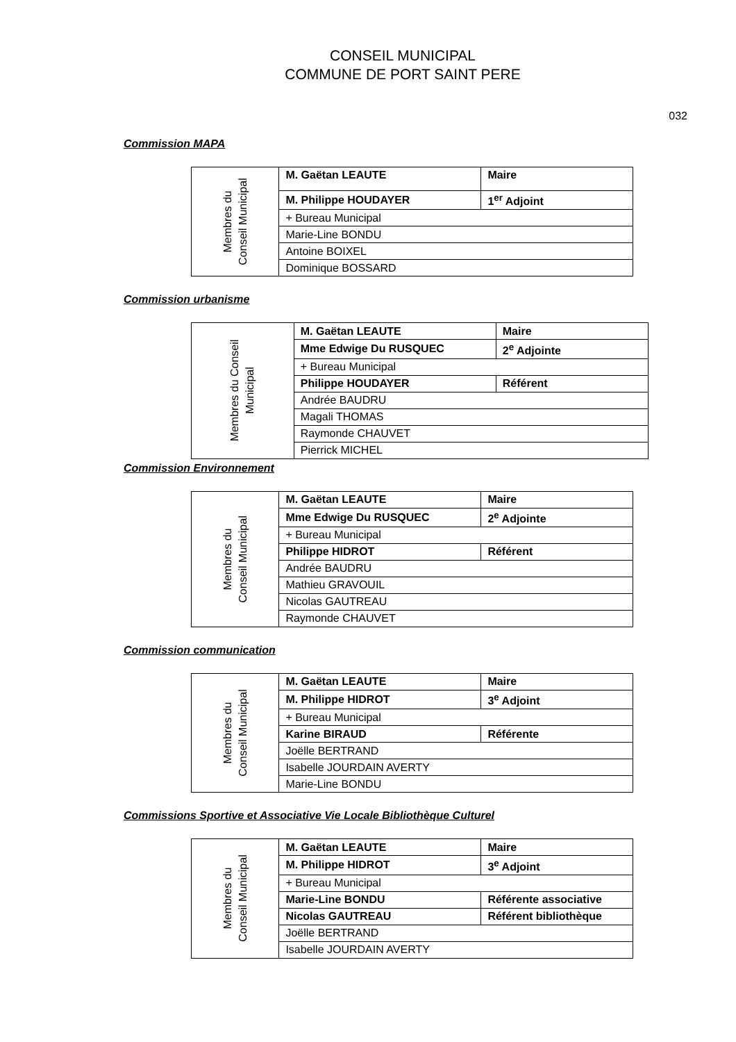CONSEIL MUNICIPAL
COMMUNE DE PORT SAINT PERE
032
Commission MAPA
| Membres du Conseil Municipal | M. Gaëtan LEAUTE | Maire |
| | M. Philippe HOUDAYER | 1<sup>er</sup> Adjoint |
| | + Bureau Municipal | |
| | Marie-Line BONDU | |
| | Antoine BOIXEL | |
| | Dominique BOSSARD | |
Commission urbanisme
| Membres du Conseil Municipal | M. Gaëtan LEAUTE | Maire |
| | Mme Edwige Du RUSQUEC | 2<sup>e</sup> Adjointe |
| | + Bureau Municipal | |
| | Philippe HOUDAYER | Référent |
| | Andrée BAUDRU | |
| | Magali THOMAS | |
| | Raymonde CHAUVET | |
| | Pierrick MICHEL | |
Commission Environnement
| Membres du Conseil Municipal | M. Gaëtan LEAUTE | Maire |
| | Mme Edwige Du RUSQUEC | 2<sup>e</sup> Adjointe |
| | + Bureau Municipal | |
| | Philippe HIDROT | Référent |
| | Andrée BAUDRU | |
| | Mathieu GRAVOUIL | |
| | Nicolas GAUTREAU | |
| | Raymonde CHAUVET | |
Commission communication
| Membres du Conseil Municipal | M. Gaëtan LEAUTE | Maire |
| | M. Philippe HIDROT | 3<sup>e</sup> Adjoint |
| | + Bureau Municipal | |
| | Karine BIRAUD | Référente |
| | Joëlle BERTRAND | |
| | Isabelle JOURDAIN AVERTY | |
| | Marie-Line BONDU | |
Commissions Sportive et Associative Vie Locale Bibliothèque Culturel
| Membres du Conseil Municipal | M. Gaëtan LEAUTE | Maire |
| | M. Philippe HIDROT | 3<sup>e</sup> Adjoint |
| | + Bureau Municipal | |
| | Marie-Line BONDU | Référente associative |
| | Nicolas GAUTREAU | Référent bibliothèque |
| | Joëlle BERTRAND | |
| | Isabelle JOURDAIN AVERTY | |